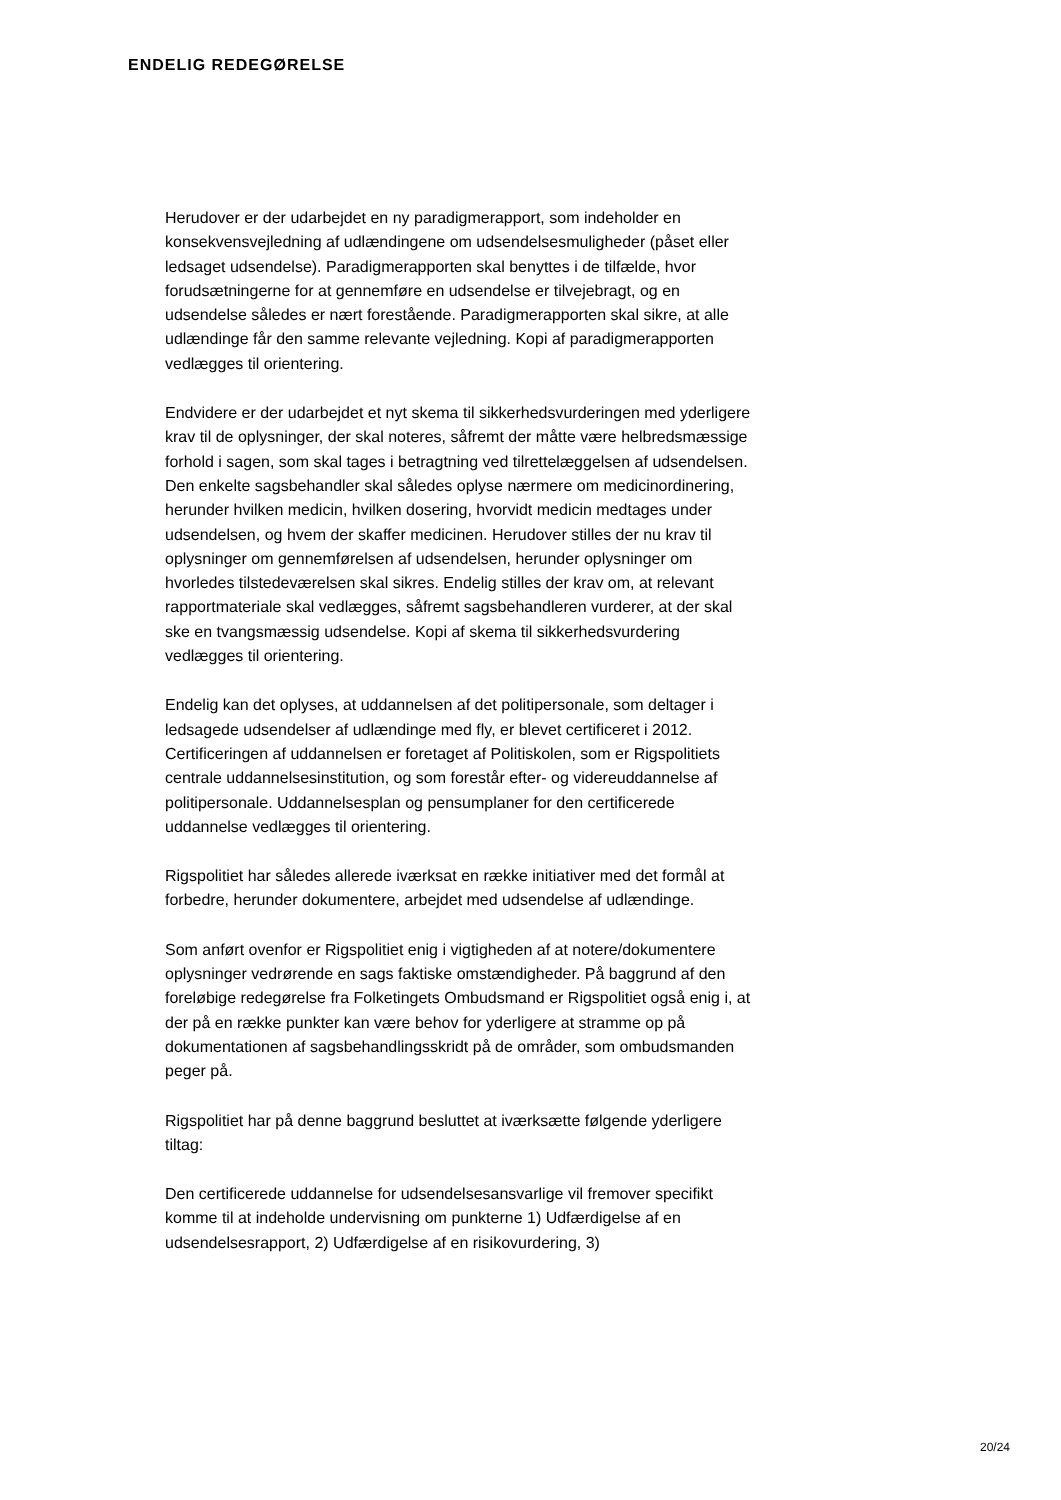ENDELIG REDEGØRELSE
Herudover er der udarbejdet en ny paradigmerapport, som indeholder en konsekvensvejledning af udlændingene om udsendelsesmuligheder (påset eller ledsaget udsendelse). Paradigmerapporten skal benyttes i de tilfælde, hvor forudsætningerne for at gennemføre en udsendelse er tilvejebragt, og en udsendelse således er nært forestående. Paradigmerapporten skal sikre, at alle udlændinge får den samme relevante vejledning. Kopi af paradigmerapporten vedlægges til orientering.
Endvidere er der udarbejdet et nyt skema til sikkerhedsvurderingen med yderligere krav til de oplysninger, der skal noteres, såfremt der måtte være helbredsmæssige forhold i sagen, som skal tages i betragtning ved tilrettelæggelsen af udsendelsen. Den enkelte sagsbehandler skal således oplyse nærmere om medicinordinering, herunder hvilken medicin, hvilken dosering, hvorvidt medicin medtages under udsendelsen, og hvem der skaffer medicinen. Herudover stilles der nu krav til oplysninger om gennemførelsen af udsendelsen, herunder oplysninger om hvorledes tilstedeværelsen skal sikres. Endelig stilles der krav om, at relevant rapportmateriale skal vedlægges, såfremt sagsbehandleren vurderer, at der skal ske en tvangsmæssig udsendelse. Kopi af skema til sikkerhedsvurdering vedlægges til orientering.
Endelig kan det oplyses, at uddannelsen af det politipersonale, som deltager i ledsagede udsendelser af udlændinge med fly, er blevet certificeret i 2012. Certificeringen af uddannelsen er foretaget af Politiskolen, som er Rigspolitiets centrale uddannelsesinstitution, og som forestår efter- og videreuddannelse af politipersonale. Uddannelsesplan og pensumplaner for den certificerede uddannelse vedlægges til orientering.
Rigspolitiet har således allerede iværksat en række initiativer med det formål at forbedre, herunder dokumentere, arbejdet med udsendelse af udlændinge.
Som anført ovenfor er Rigspolitiet enig i vigtigheden af at notere/dokumentere oplysninger vedrørende en sags faktiske omstændigheder. På baggrund af den foreløbige redegørelse fra Folketingets Ombudsmand er Rigspolitiet også enig i, at der på en række punkter kan være behov for yderligere at stramme op på dokumentationen af sagsbehandlingsskridt på de områder, som ombudsmanden peger på.
Rigspolitiet har på denne baggrund besluttet at iværksætte følgende yderligere tiltag:
Den certificerede uddannelse for udsendelsesansvarlige vil fremover specifikt komme til at indeholde undervisning om punkterne 1) Udfærdigelse af en udsendelsesrapport, 2) Udfærdigelse af en risikovurdering, 3)
20/24